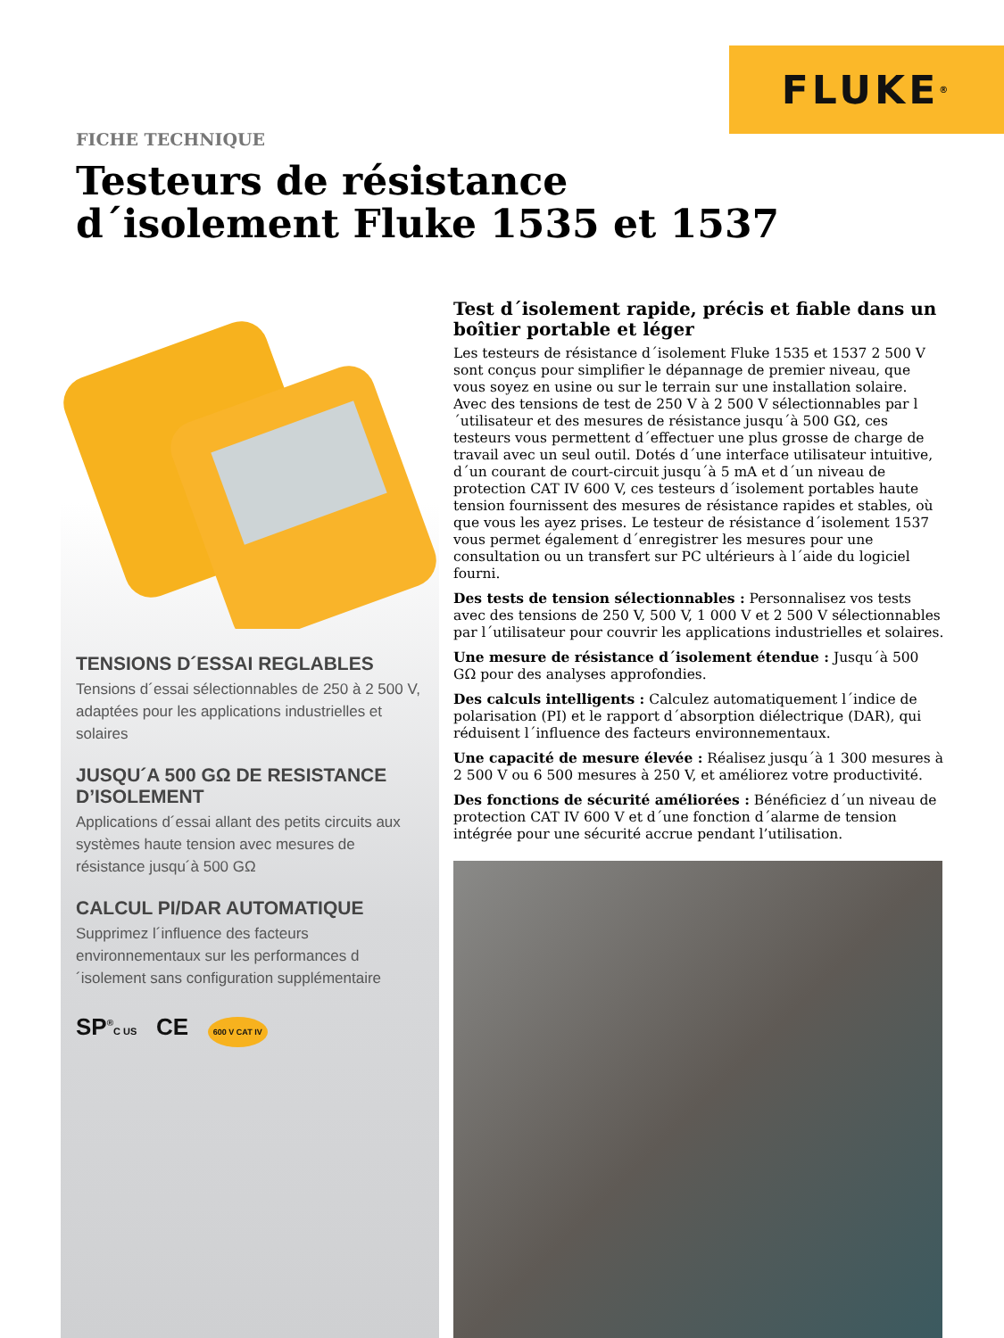FLUKE<sup>®</sup>
FICHE TECHNIQUE
Testeurs de résistance
d´isolement Fluke 1535 et 1537
TENSIONS D´ESSAI REGLABLES
Tensions d´essai sélectionnables de 250 à 2 500 V, adaptées pour les applications industrielles et solaires
JUSQU´A 500 GΩ DE RESISTANCE D’ISOLEMENT
Applications d´essai allant des petits circuits aux systèmes haute tension avec mesures de résistance jusqu´à 500 GΩ
CALCUL PI/DAR AUTOMATIQUE
Supprimez l´influence des facteurs environnementaux sur les performances d´isolement sans configuration supplémentaire
SP<sup>®</sup>C US CE 600 V CAT IV
Test d´isolement rapide, précis et fiable dans un boîtier portable et léger
Les testeurs de résistance d´isolement Fluke 1535 et 1537 2 500 V sont conçus pour simplifier le dépannage de premier niveau, que vous soyez en usine ou sur le terrain sur une installation solaire. Avec des tensions de test de 250 V à 2 500 V sélectionnables par l´utilisateur et des mesures de résistance jusqu´à 500 GΩ, ces testeurs vous permettent d´effectuer une plus grosse de charge de travail avec un seul outil. Dotés d´une interface utilisateur intuitive, d´un courant de court-circuit jusqu´à 5 mA et d´un niveau de protection CAT IV 600 V, ces testeurs d´isolement portables haute tension fournissent des mesures de résistance rapides et stables, où que vous les ayez prises. Le testeur de résistance d´isolement 1537 vous permet également d´enregistrer les mesures pour une consultation ou un transfert sur PC ultérieurs à l´aide du logiciel fourni.
Des tests de tension sélectionnables : Personnalisez vos tests avec des tensions de 250 V, 500 V, 1 000 V et 2 500 V sélectionnables par l´utilisateur pour couvrir les applications industrielles et solaires.
Une mesure de résistance d´isolement étendue : Jusqu´à 500 GΩ pour des analyses approfondies.
Des calculs intelligents : Calculez automatiquement l´indice de polarisation (PI) et le rapport d´absorption diélectrique (DAR), qui réduisent l´influence des facteurs environnementaux.
Une capacité de mesure élevée : Réalisez jusqu´à 1 300 mesures à 2 500 V ou 6 500 mesures à 250 V, et améliorez votre productivité.
Des fonctions de sécurité améliorées : Bénéficiez d´un niveau de protection CAT IV 600 V et d´une fonction d´alarme de tension intégrée pour une sécurité accrue pendant l’utilisation.